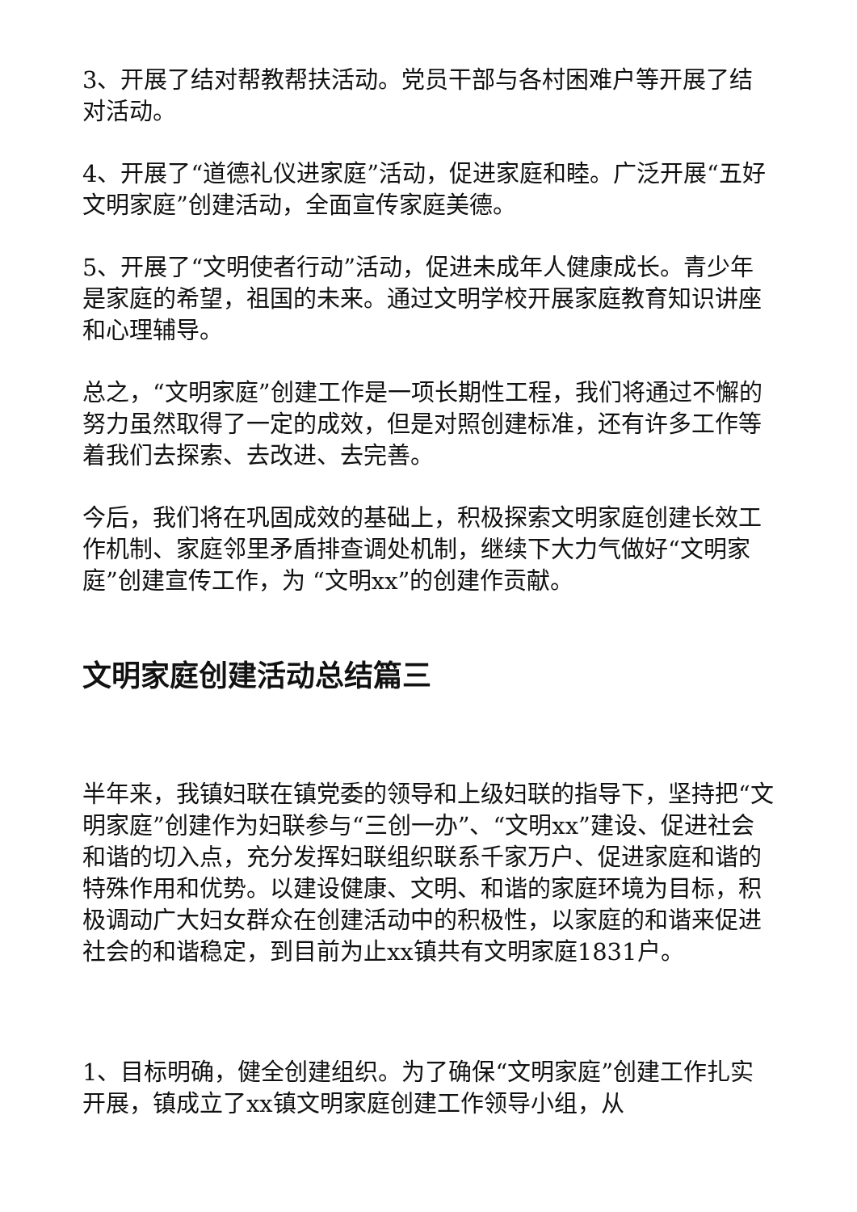3、开展了结对帮教帮扶活动。党员干部与各村困难户等开展了结对活动。
4、开展了“道德礼仪进家庭”活动，促进家庭和睦。广泛开展“五好文明家庭”创建活动，全面宣传家庭美德。
5、开展了“文明使者行动”活动，促进未成年人健康成长。青少年是家庭的希望，祖国的未来。通过文明学校开展家庭教育知识讲座和心理辅导。
总之，“文明家庭”创建工作是一项长期性工程，我们将通过不懈的努力虽然取得了一定的成效，但是对照创建标准，还有许多工作等着我们去探索、去改进、去完善。
今后，我们将在巩固成效的基础上，积极探索文明家庭创建长效工作机制、家庭邻里矛盾排查调处机制，继续下大力气做好“文明家庭”创建宣传工作，为 “文明xx”的创建作贡献。
文明家庭创建活动总结篇三
半年来，我镇妇联在镇党委的领导和上级妇联的指导下，坚持把“文明家庭”创建作为妇联参与“三创一办”、“文明xx”建设、促进社会和谐的切入点，充分发挥妇联组织联系千家万户、促进家庭和谐的特殊作用和优势。以建设健康、文明、和谐的家庭环境为目标，积极调动广大妇女群众在创建活动中的积极性，以家庭的和谐来促进社会的和谐稳定，到目前为止xx镇共有文明家庭1831户。
1、目标明确，健全创建组织。为了确保“文明家庭”创建工作扎实开展，镇成立了xx镇文明家庭创建工作领导小组，从